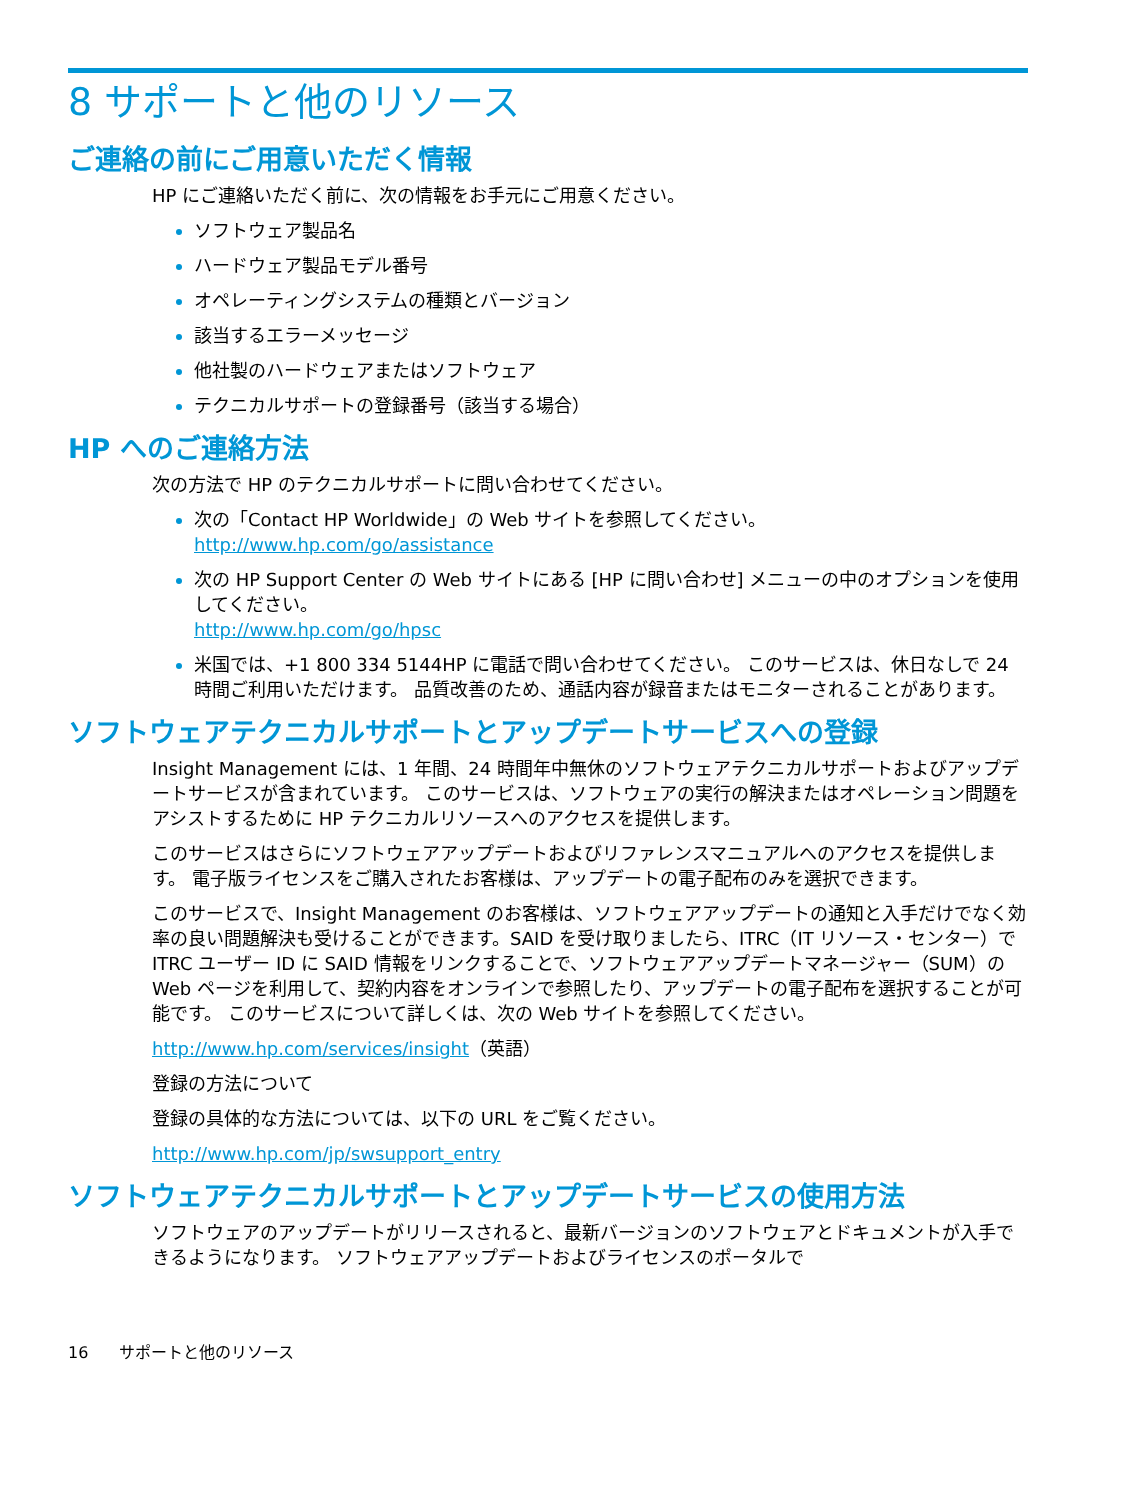8 サポートと他のリソース
ご連絡の前にご用意いただく情報
HP にご連絡いただく前に、次の情報をお手元にご用意ください。
ソフトウェア製品名
ハードウェア製品モデル番号
オペレーティングシステムの種類とバージョン
該当するエラーメッセージ
他社製のハードウェアまたはソフトウェア
テクニカルサポートの登録番号（該当する場合）
HP へのご連絡方法
次の方法で HP のテクニカルサポートに問い合わせてください。
次の「Contact HP Worldwide」の Web サイトを参照してください。
http://www.hp.com/go/assistance
次の HP Support Center の Web サイトにある [HP に問い合わせ] メニューの中のオプションを使用してください。
http://www.hp.com/go/hpsc
米国では、+1 800 334 5144HP に電話で問い合わせてください。 このサービスは、休日なしで 24 時間ご利用いただけます。 品質改善のため、通話内容が録音またはモニターされることがあります。
ソフトウェアテクニカルサポートとアップデートサービスへの登録
Insight Management には、1 年間、24 時間年中無休のソフトウェアテクニカルサポートおよびアップデートサービスが含まれています。 このサービスは、ソフトウェアの実行の解決またはオペレーション問題をアシストするために HP テクニカルリソースへのアクセスを提供します。
このサービスはさらにソフトウェアアップデートおよびリファレンスマニュアルへのアクセスを提供します。 電子版ライセンスをご購入されたお客様は、アップデートの電子配布のみを選択できます。
このサービスで、Insight Management のお客様は、ソフトウェアアップデートの通知と入手だけでなく効率の良い問題解決も受けることができます。SAID を受け取りましたら、ITRC（IT リソース・センター）で ITRC ユーザー ID に SAID 情報をリンクすることで、ソフトウェアアップデートマネージャー（SUM）の Web ページを利用して、契約内容をオンラインで参照したり、アップデートの電子配布を選択することが可能です。 このサービスについて詳しくは、次の Web サイトを参照してください。
http://www.hp.com/services/insight（英語）
登録の方法について
登録の具体的な方法については、以下の URL をご覧ください。
http://www.hp.com/jp/swsupport_entry
ソフトウェアテクニカルサポートとアップデートサービスの使用方法
ソフトウェアのアップデートがリリースされると、最新バージョンのソフトウェアとドキュメントが入手できるようになります。 ソフトウェアアップデートおよびライセンスのポータルで
16 サポートと他のリソース